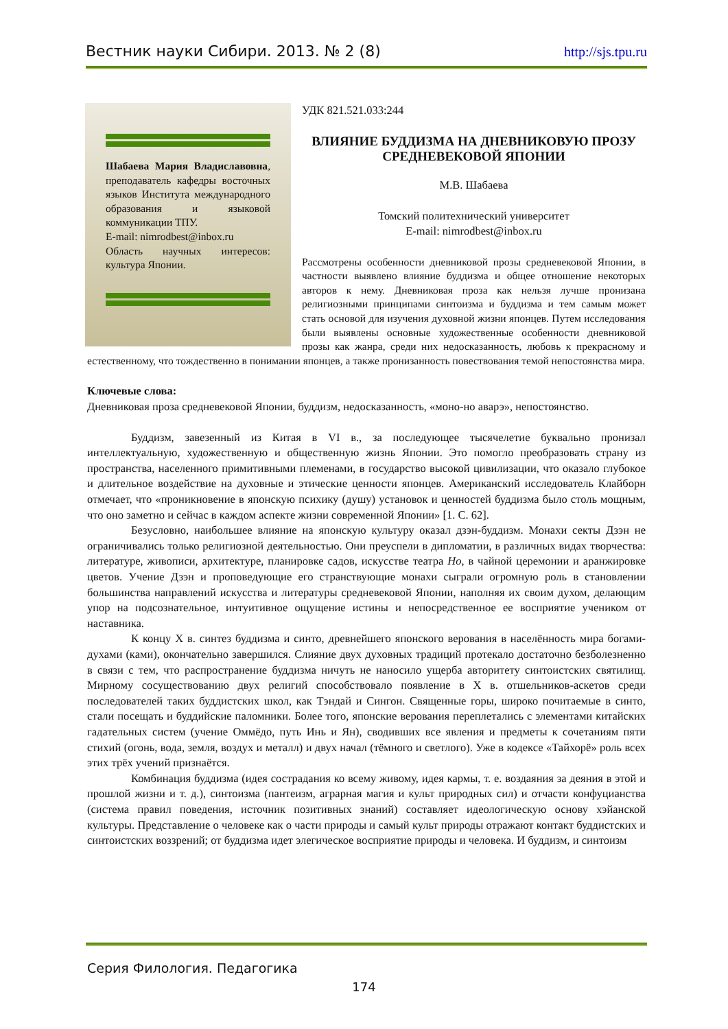Вестник науки Сибири. 2013. № 2 (8) http://sjs.tpu.ru
Шабаева Мария Владиславовна, преподаватель кафедры восточных языков Института международного образования и языковой коммуникации ТПУ.
E-mail: nimrodbest@inbox.ru
Область научных интересов: культура Японии.
УДК 821.521.033:244
ВЛИЯНИЕ БУДДИЗМА НА ДНЕВНИКОВУЮ ПРОЗУ СРЕДНЕВЕКОВОЙ ЯПОНИИ
М.В. Шабаева
Томский политехнический университет
E-mail: nimrodbest@inbox.ru
Рассмотрены особенности дневниковой прозы средневековой Японии, в частности выявлено влияние буддизма и общее отношение некоторых авторов к нему. Дневниковая проза как нельзя лучше пронизана религиозными принципами синтоизма и буддизма и тем самым может стать основой для изучения духовной жизни японцев. Путем исследования были выявлены основные художественные особенности дневниковой прозы как жанра, среди них недосказанность, любовь к прекрасному и естественному, что тождественно в понимании японцев, а также пронизанность повествования темой непостоянства мира.
Ключевые слова:
Дневниковая проза средневековой Японии, буддизм, недосказанность, «моно-но аварэ», непостоянство.
Буддизм, завезенный из Китая в VI в., за последующее тысячелетие буквально пронизал интеллектуальную, художественную и общественную жизнь Японии. Это помогло преобразовать страну из пространства, населенного примитивными племенами, в государство высокой цивилизации, что оказало глубокое и длительное воздействие на духовные и этические ценности японцев. Американский исследователь Клайборн отмечает, что «проникновение в японскую психику (душу) установок и ценностей буддизма было столь мощным, что оно заметно и сейчас в каждом аспекте жизни современной Японии» [1. С. 62].
Безусловно, наибольшее влияние на японскую культуру оказал дзэн-буддизм. Монахи секты Дзэн не ограничивались только религиозной деятельностью. Они преуспели в дипломатии, в различных видах творчества: литературе, живописи, архитектуре, планировке садов, искусстве театра Но, в чайной церемонии и аранжировке цветов. Учение Дзэн и проповедующие его странствующие монахи сыграли огромную роль в становлении большинства направлений искусства и литературы средневековой Японии, наполняя их своим духом, делающим упор на подсознательное, интуитивное ощущение истины и непосредственное ее восприятие учеником от наставника.
К концу X в. синтез буддизма и синто, древнейшего японского верования в населённость мира богами-духами (ками), окончательно завершился. Слияние двух духовных традиций протекало достаточно безболезненно в связи с тем, что распространение буддизма ничуть не наносило ущерба авторитету синтоистских святилищ. Мирному сосуществованию двух религий способствовало появление в X в. отшельников-аскетов среди последователей таких буддистских школ, как Тэндай и Сингон. Священные горы, широко почитаемые в синто, стали посещать и буддийские паломники. Более того, японские верования переплетались с элементами китайских гадательных систем (учение Оммёдо, путь Инь и Ян), сводивших все явления и предметы к сочетаниям пяти стихий (огонь, вода, земля, воздух и металл) и двух начал (тёмного и светлого). Уже в кодексе «Тайхорё» роль всех этих трёх учений признаётся.
Комбинация буддизма (идея сострадания ко всему живому, идея кармы, т. е. воздаяния за деяния в этой и прошлой жизни и т. д.), синтоизма (пантеизм, аграрная магия и культ природных сил) и отчасти конфуцианства (система правил поведения, источник позитивных знаний) составляет идеологическую основу хэйанской культуры. Представление о человеке как о части природы и самый культ природы отражают контакт буддистских и синтоистских воззрений; от буддизма идет элегическое восприятие природы и человека. И буддизм, и синтоизм
Серия Филология. Педагогика
174